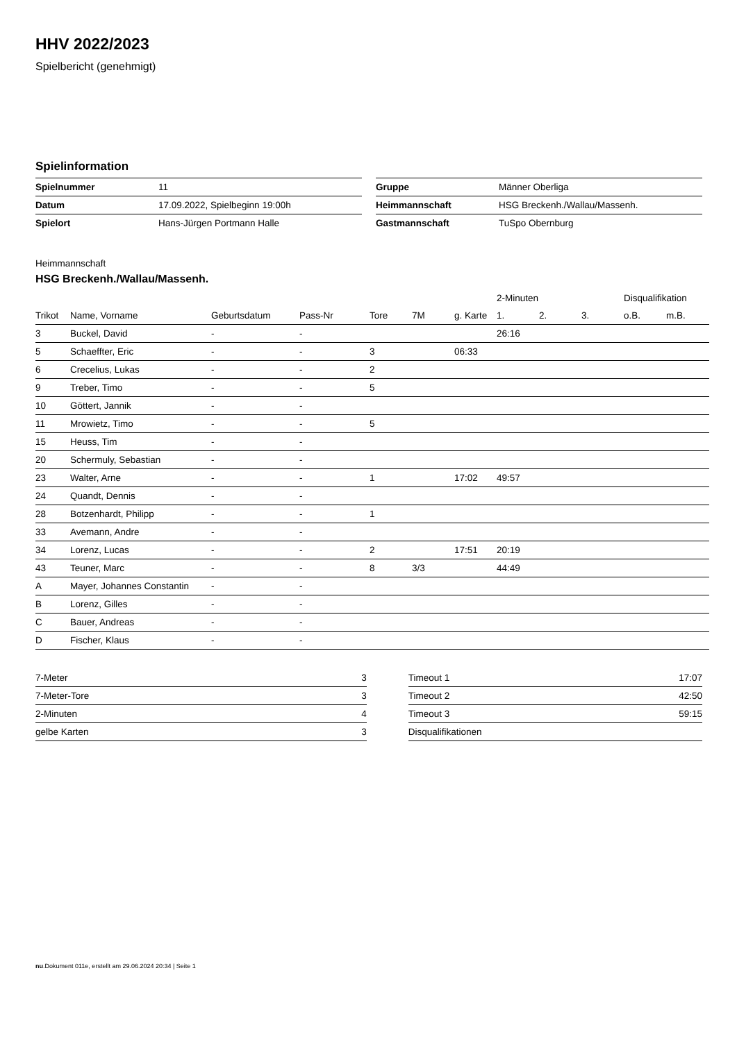HHV 2022/2023
Spielbericht (genehmigt)
Spielinformation
| Spielnummer | 11 |
| Datum | 17.09.2022, Spielbeginn 19:00h |
| Spielort | Hans-Jürgen Portmann Halle |
| Gruppe | Männer Oberliga |
| Heimmannschaft | HSG Breckenh./Wallau/Massenh. |
| Gastmannschaft | TuSpo Obernburg |
Heimmannschaft
HSG Breckenh./Wallau/Massenh.
| | | | | | | | 2-Minuten | | | Disqualifikation | |
| --- | --- | --- | --- | --- | --- | --- | --- | --- | --- | --- | --- |
| Trikot | Name, Vorname | Geburtsdatum | Pass-Nr | Tore | 7M | g. Karte | 1. | 2. | 3. | o.B. | m.B. |
| 3 | Buckel, David | - | - | | | | 26:16 | | | | |
| 5 | Schaeffter, Eric | - | - | 3 | | 06:33 | | | | | |
| 6 | Crecelius, Lukas | - | - | 2 | | | | | | | |
| 9 | Treber, Timo | - | - | 5 | | | | | | | |
| 10 | Göttert, Jannik | - | - | | | | | | | | |
| 11 | Mrowietz, Timo | - | - | 5 | | | | | | | |
| 15 | Heuss, Tim | - | - | | | | | | | | |
| 20 | Schermuly, Sebastian | - | - | | | | | | | | |
| 23 | Walter, Arne | - | - | 1 | | 17:02 | 49:57 | | | | |
| 24 | Quandt, Dennis | - | - | | | | | | | | |
| 28 | Botzenhardt, Philipp | - | - | 1 | | | | | | | |
| 33 | Avemann, Andre | - | - | | | | | | | | |
| 34 | Lorenz, Lucas | - | - | 2 | | 17:51 | 20:19 | | | | |
| 43 | Teuner, Marc | - | - | 8 | 3/3 | | 44:49 | | | | |
| A | Mayer, Johannes Constantin | - | - | | | | | | | | |
| B | Lorenz, Gilles | - | - | | | | | | | | |
| C | Bauer, Andreas | - | - | | | | | | | | |
| D | Fischer, Klaus | - | - | | | | | | | | |
| 7-Meter | 3 |
| 7-Meter-Tore | 3 |
| 2-Minuten | 4 |
| gelbe Karten | 3 |
| Timeout 1 | 17:07 |
| Timeout 2 | 42:50 |
| Timeout 3 | 59:15 |
| Disqualifikationen | |
nu.Dokument 011e, erstellt am 29.06.2024 20:34 | Seite 1